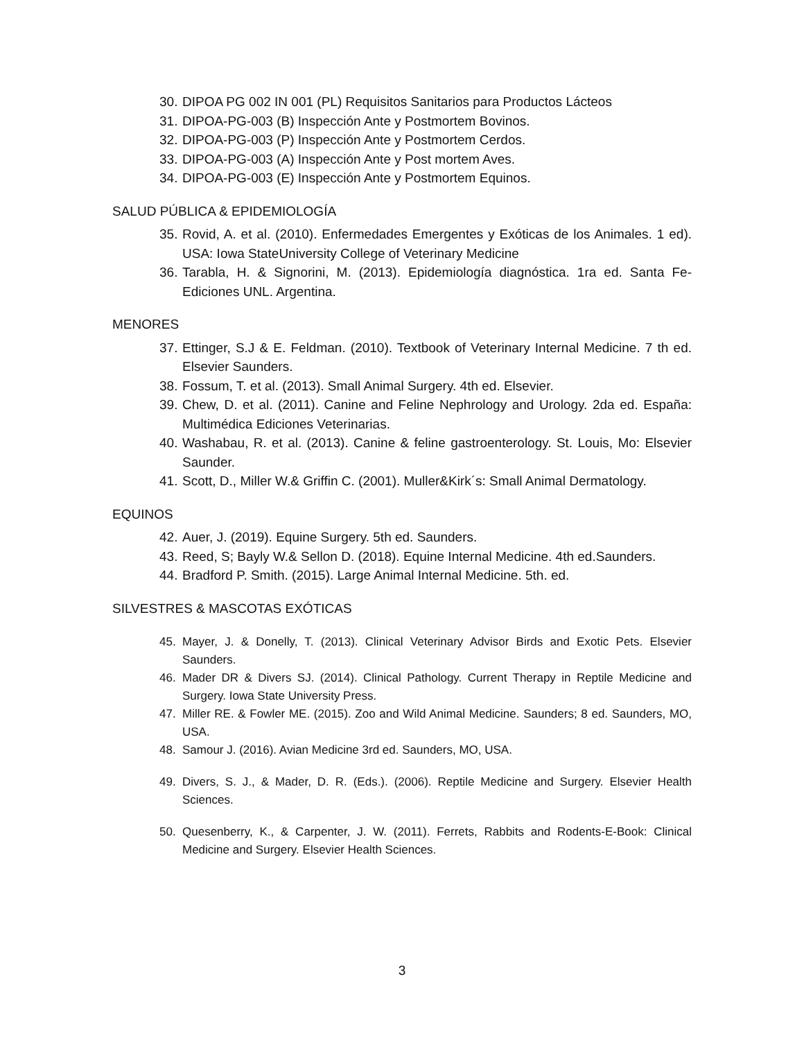30. DIPOA PG 002 IN 001 (PL) Requisitos Sanitarios para Productos Lácteos
31. DIPOA-PG-003 (B) Inspección Ante y Postmortem Bovinos.
32. DIPOA-PG-003 (P) Inspección Ante y Postmortem Cerdos.
33. DIPOA-PG-003 (A) Inspección Ante y Post mortem Aves.
34. DIPOA-PG-003 (E) Inspección Ante y Postmortem Equinos.
SALUD PÚBLICA & EPIDEMIOLOGÍA
35. Rovid, A. et al. (2010). Enfermedades Emergentes y Exóticas de los Animales. 1 ed). USA: Iowa StateUniversity College of Veterinary Medicine
36. Tarabla, H. & Signorini, M. (2013). Epidemiología diagnóstica. 1ra ed. Santa Fe- Ediciones UNL. Argentina.
MENORES
37. Ettinger, S.J & E. Feldman. (2010). Textbook of Veterinary Internal Medicine. 7 th ed. Elsevier Saunders.
38. Fossum, T. et al. (2013). Small Animal Surgery. 4th ed. Elsevier.
39. Chew, D. et al. (2011). Canine and Feline Nephrology and Urology. 2da ed. España: Multimédica Ediciones Veterinarias.
40. Washabau, R. et al. (2013). Canine & feline gastroenterology. St. Louis, Mo: Elsevier Saunder.
41. Scott, D., Miller W.& Griffin C. (2001). Muller&Kirk´s: Small Animal Dermatology.
EQUINOS
42. Auer, J. (2019). Equine Surgery. 5th ed. Saunders.
43. Reed, S; Bayly W.& Sellon D. (2018). Equine Internal Medicine. 4th ed.Saunders.
44. Bradford P. Smith. (2015). Large Animal Internal Medicine. 5th. ed.
SILVESTRES & MASCOTAS EXÓTICAS
45. Mayer, J. & Donelly, T. (2013). Clinical Veterinary Advisor Birds and Exotic Pets. Elsevier Saunders.
46. Mader DR & Divers SJ. (2014). Clinical Pathology. Current Therapy in Reptile Medicine and Surgery. Iowa State University Press.
47. Miller RE. & Fowler ME. (2015). Zoo and Wild Animal Medicine. Saunders; 8 ed. Saunders, MO, USA.
48. Samour J. (2016). Avian Medicine 3rd ed. Saunders, MO, USA.
49. Divers, S. J., & Mader, D. R. (Eds.). (2006). Reptile Medicine and Surgery. Elsevier Health Sciences.
50. Quesenberry, K., & Carpenter, J. W. (2011). Ferrets, Rabbits and Rodents-E-Book: Clinical Medicine and Surgery. Elsevier Health Sciences.
3